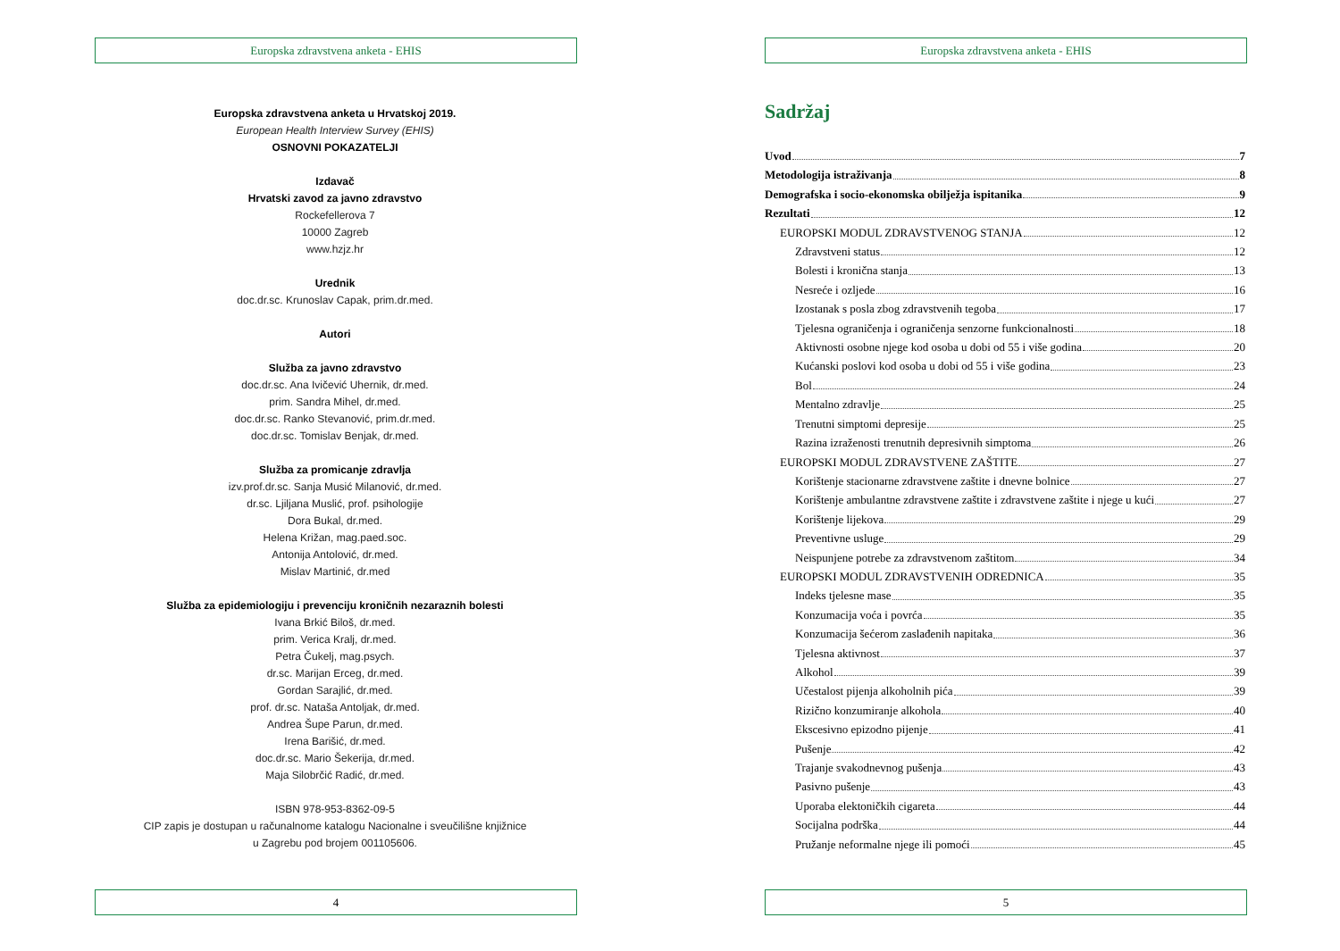Europska zdravstvena anketa - EHIS
Europska zdravstvena anketa u Hrvatskoj 2019.
European Health Interview Survey (EHIS)
OSNOVNI POKAZATELJI
Izdavač
Hrvatski zavod za javno zdravstvo
Rockefellerova 7
10000 Zagreb
www.hzjz.hr
Urednik
doc.dr.sc. Krunoslav Capak, prim.dr.med.
Autori
Služba za javno zdravstvo
doc.dr.sc. Ana Ivičević Uhernik, dr.med.
prim. Sandra Mihel, dr.med.
doc.dr.sc. Ranko Stevanović, prim.dr.med.
doc.dr.sc. Tomislav Benjak, dr.med.
Služba za promicanje zdravlja
izv.prof.dr.sc. Sanja Musić Milanović, dr.med.
dr.sc. Ljiljana Muslić, prof. psihologije
Dora Bukal, dr.med.
Helena Križan, mag.paed.soc.
Antonija Antolović, dr.med.
Mislav Martinić, dr.med
Služba za epidemiologiju i prevenciju kroničnih nezaraznih bolesti
Ivana Brkić Biloš, dr.med.
prim. Verica Kralj, dr.med.
Petra Čukelj, mag.psych.
dr.sc. Marijan Erceg, dr.med.
Gordan Sarajlić, dr.med.
prof. dr.sc. Nataša Antoljak, dr.med.
Andrea Šupe Parun, dr.med.
Irena Barišić, dr.med.
doc.dr.sc. Mario Šekerija, dr.med.
Maja Silobrčić Radić, dr.med.
ISBN 978-953-8362-09-5
CIP zapis je dostupan u računalnome katalogu Nacionalne i sveučilišne knjižnice
u Zagrebu pod brojem 001105606.
4
Europska zdravstvena anketa - EHIS
Sadržaj
Uvod 7
Metodologija istraživanja 8
Demografska i socio-ekonomska obilježja ispitanika 9
Rezultati 12
EUROPSKI MODUL ZDRAVSTVENOG STANJA 12
Zdravstveni status 12
Bolesti i kronična stanja 13
Nesreće i ozljede 16
Izostanak s posla zbog zdravstvenih tegoba 17
Tjelesna ograničenja i ograničenja senzorne funkcionalnosti 18
Aktivnosti osobne njege kod osoba u dobi od 55 i više godina 20
Kućanski poslovi kod osoba u dobi od 55 i više godina 23
Bol 24
Mentalno zdravlje 25
Trenutni simptomi depresije 25
Razina izraženosti trenutnih depresivnih simptoma 26
EUROPSKI MODUL ZDRAVSTVENE ZAŠTITE 27
Korištenje stacionarne zdravstvene zaštite i dnevne bolnice 27
Korištenje ambulantne zdravstvene zaštite i zdravstvene zaštite i njege u kući 27
Korištenje lijekova 29
Preventivne usluge 29
Neispunjene potrebe za zdravstvenom zaštitom 34
EUROPSKI MODUL ZDRAVSTVENIH ODREDNICA 35
Indeks tjelesne mase 35
Konzumacija voća i povrća 35
Konzumacija šećerom zaslađenih napitaka 36
Tjelesna aktivnost 37
Alkohol 39
Učestalost pijenja alkoholnih pića 39
Rizično konzumiranje alkohola 40
Ekscesivno epizodno pijenje 41
Pušenje 42
Trajanje svakodnevnog pušenja 43
Pasivno pušenje 43
Uporaba elektoničkih cigareta 44
Socijalna podrška 44
Pružanje neformalne njege ili pomoći 45
5